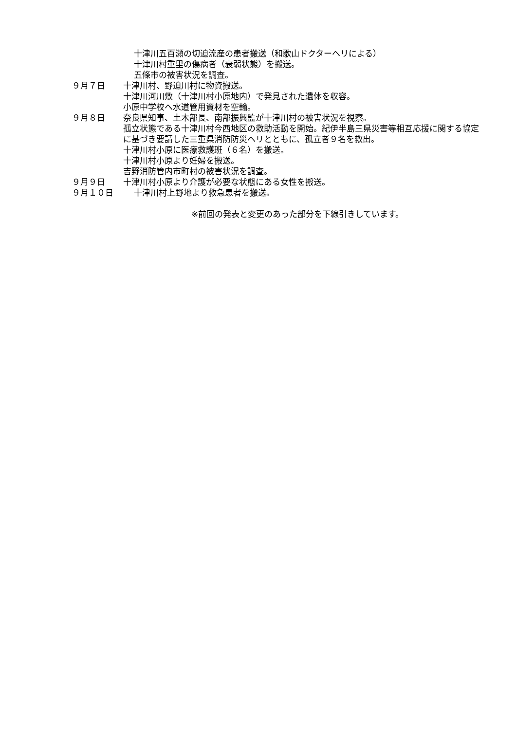十津川五百瀬の切迫流産の患者搬送（和歌山ドクターヘリによる）
十津川村重里の傷病者（衰弱状態）を搬送。
五條市の被害状況を調査。
９月７日 十津川村、野迫川村に物資搬送。
十津川河川敷（十津川村小原地内）で発見された遺体を収容。
小原中学校へ水道管用資材を空輸。
９月８日 奈良県知事、土木部長、南部振興監が十津川村の被害状況を視察。
孤立状態である十津川村今西地区の救助活動を開始。紀伊半島三県災害等相互応援に関する協定に基づき要請した三重県消防防災ヘリとともに、孤立者９名を救出。
十津川村小原に医療救護班（６名）を搬送。
十津川村小原より妊婦を搬送。
吉野消防管内市町村の被害状況を調査。
９月９日 十津川村小原より介護が必要な状態にある女性を搬送。
９月１０日 十津川村上野地より救急患者を搬送。
※前回の発表と変更のあった部分を下線引きしています。